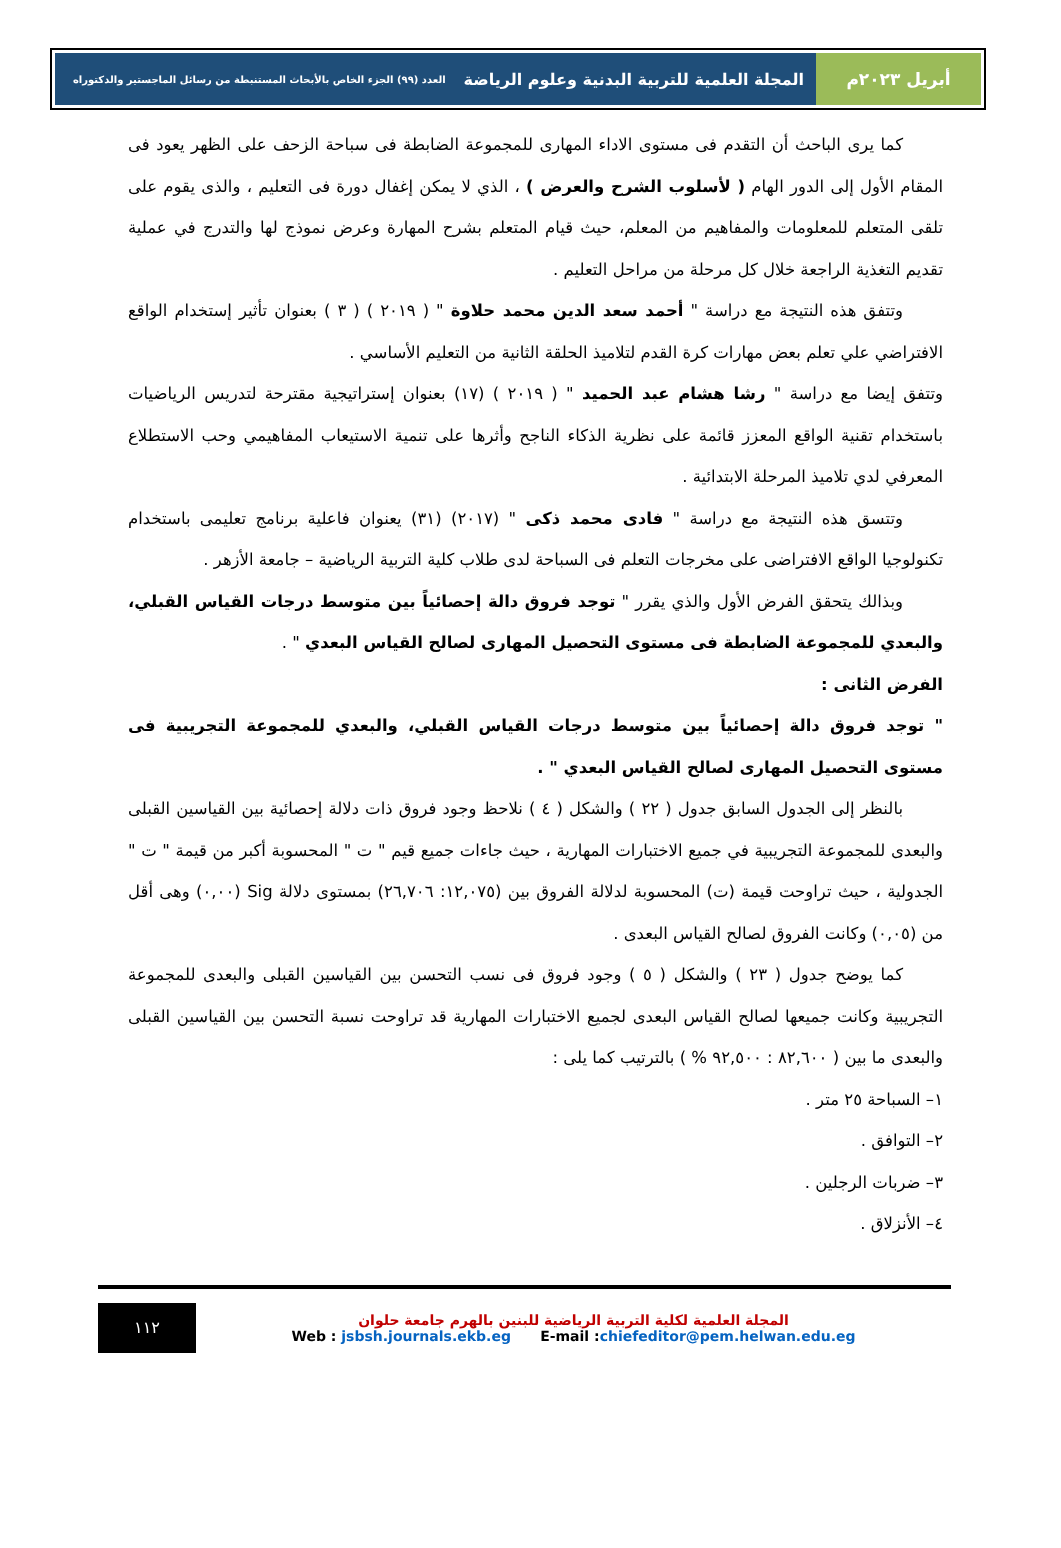أبريل ٢٠٢٣م المجلة العلمية للتربية البدنية وعلوم الرياضة العدد (٩٩) الجزء الخاص بالأبحاث المستنبطة من رسائل الماجستير والدكتوراه
كما يرى الباحث أن التقدم فى مستوى الاداء المهارى للمجموعة الضابطة فى سباحة الزحف على الظهر يعود فى المقام الأول إلى الدور الهام ( لأسلوب الشرح والعرض ) ، الذي لا يمكن إغفال دورة فى التعليم ، والذى يقوم على تلقى المتعلم للمعلومات والمفاهيم من المعلم، حيث قيام المتعلم بشرح المهارة وعرض نموذج لها والتدرج في عملية تقديم التغذية الراجعة خلال كل مرحلة من مراحل التعليم .
وتتفق هذه النتيجة مع دراسة " أحمد سعد الدين محمد حلاوة " ( ٢٠١٩ ) ( ٣ ) بعنوان تأثير إستخدام الواقع الافتراضي علي تعلم بعض مهارات كرة القدم لتلاميذ الحلقة الثانية من التعليم الأساسي .
وتتفق إيضا مع دراسة " رشا هشام عبد الحميد " ( ٢٠١٩ ) (١٧) بعنوان إستراتيجية مقترحة لتدريس الرياضيات باستخدام تقنية الواقع المعزز قائمة على نظرية الذكاء الناجح وأثرها على تنمية الاستيعاب المفاهيمي وحب الاستطلاع المعرفي لدي تلاميذ المرحلة الابتدائية .
وتتسق هذه النتيجة مع دراسة " فادى محمد ذكى " (٢٠١٧) (٣١) يعنوان فاعلية برنامج تعليمى باستخدام تكنولوجيا الواقع الافتراضى على مخرجات التعلم فى السباحة لدى طلاب كلية التربية الرياضية – جامعة الأزهر .
وبذالك يتحقق الفرض الأول والذي يقرر " توجد فروق دالة إحصائياً بين متوسط درجات القياس القبلي، والبعدي للمجموعة الضابطة فى مستوى التحصيل المهارى لصالح القياس البعدي " .
الفرض الثانى :
" توجد فروق دالة إحصائياً بين متوسط درجات القياس القبلي، والبعدي للمجموعة التجريبية فى مستوى التحصيل المهارى لصالح القياس البعدي " .
بالنظر إلى الجدول السابق جدول ( ٢٢ ) والشكل ( ٤ ) نلاحظ وجود فروق ذات دلالة إحصائية بين القياسين القبلى والبعدى للمجموعة التجريبية في جميع الاختبارات المهارية ، حيث جاءات جميع قيم " ت " المحسوبة أكبر من قيمة " ت " الجدولية ، حيث تراوحت قيمة (ت) المحسوبة لدلالة الفروق بين (١٢,٠٧٥: ٢٦,٧٠٦) بمستوى دلالة Sig (٠,٠٠) وهى أقل من (٠,٠٥) وكانت الفروق لصالح القياس البعدى .
كما يوضح جدول ( ٢٣ ) والشكل ( ٥ ) وجود فروق فى نسب التحسن بين القياسين القبلى والبعدى للمجموعة التجريبية وكانت جميعها لصالح القياس البعدى لجميع الاختبارات المهارية قد تراوحت نسبة التحسن بين القياسين القبلى والبعدى ما بين ( ٨٢,٦٠٠ : ٩٢,٥٠٠ % ) بالترتيب كما يلى :
١– السباحة ٢٥ متر .
٢– التوافق .
٣– ضربات الرجلين .
٤– الأنزلاق .
١١٢
المجلة العلمية لكلية التربية الرياضية للبنين بالهرم جامعة حلوان
Web : jsbsh.journals.ekb.eg E-mail :chiefeditor@pem.helwan.edu.eg